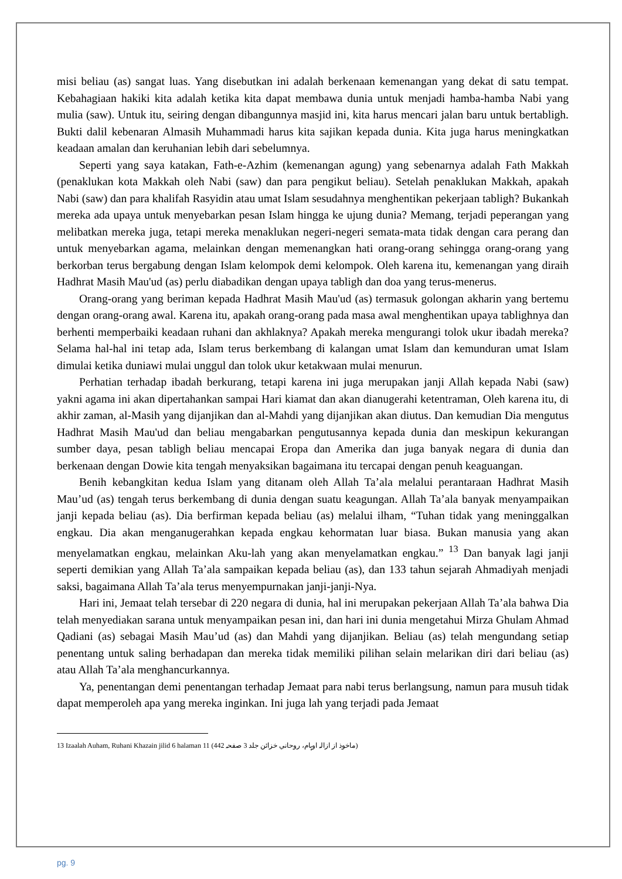misi beliau (as) sangat luas. Yang disebutkan ini adalah berkenaan kemenangan yang dekat di satu tempat. Kebahagiaan hakiki kita adalah ketika kita dapat membawa dunia untuk menjadi hamba-hamba Nabi yang mulia (saw). Untuk itu, seiring dengan dibangunnya masjid ini, kita harus mencari jalan baru untuk bertabligh. Bukti dalil kebenaran Almasih Muhammadi harus kita sajikan kepada dunia. Kita juga harus meningkatkan keadaan amalan dan keruhanian lebih dari sebelumnya.
Seperti yang saya katakan, Fath-e-Azhim (kemenangan agung) yang sebenarnya adalah Fath Makkah (penaklukan kota Makkah oleh Nabi (saw) dan para pengikut beliau). Setelah penaklukan Makkah, apakah Nabi (saw) dan para khalifah Rasyidin atau umat Islam sesudahnya menghentikan pekerjaan tabligh? Bukankah mereka ada upaya untuk menyebarkan pesan Islam hingga ke ujung dunia? Memang, terjadi peperangan yang melibatkan mereka juga, tetapi mereka menaklukan negeri-negeri semata-mata tidak dengan cara perang dan untuk menyebarkan agama, melainkan dengan memenangkan hati orang-orang sehingga orang-orang yang berkorban terus bergabung dengan Islam kelompok demi kelompok. Oleh karena itu, kemenangan yang diraih Hadhrat Masih Mau'ud (as) perlu diabadikan dengan upaya tabligh dan doa yang terus-menerus.
Orang-orang yang beriman kepada Hadhrat Masih Mau'ud (as) termasuk golongan akharin yang bertemu dengan orang-orang awal. Karena itu, apakah orang-orang pada masa awal menghentikan upaya tablighnya dan berhenti memperbaiki keadaan ruhani dan akhlaknya? Apakah mereka mengurangi tolok ukur ibadah mereka? Selama hal-hal ini tetap ada, Islam terus berkembang di kalangan umat Islam dan kemunduran umat Islam dimulai ketika duniawi mulai unggul dan tolok ukur ketakwaan mulai menurun.
Perhatian terhadap ibadah berkurang, tetapi karena ini juga merupakan janji Allah kepada Nabi (saw) yakni agama ini akan dipertahankan sampai Hari kiamat dan akan dianugerahi ketentraman, Oleh karena itu, di akhir zaman, al-Masih yang dijanjikan dan al-Mahdi yang dijanjikan akan diutus. Dan kemudian Dia mengutus Hadhrat Masih Mau'ud dan beliau mengabarkan pengutusannya kepada dunia dan meskipun kekurangan sumber daya, pesan tabligh beliau mencapai Eropa dan Amerika dan juga banyak negara di dunia dan berkenaan dengan Dowie kita tengah menyaksikan bagaimana itu tercapai dengan penuh keaguangan.
Benih kebangkitan kedua Islam yang ditanam oleh Allah Ta’ala melalui perantaraan Hadhrat Masih Mau’ud (as) tengah terus berkembang di dunia dengan suatu keagungan. Allah Ta’ala banyak menyampaikan janji kepada beliau (as). Dia berfirman kepada beliau (as) melalui ilham, “Tuhan tidak yang meninggalkan engkau. Dia akan menganugerahkan kepada engkau kehormatan luar biasa. Bukan manusia yang akan menyelamatkan engkau, melainkan Aku-lah yang akan menyelamatkan engkau.” <sup>13</sup> Dan banyak lagi janji seperti demikian yang Allah Ta’ala sampaikan kepada beliau (as), dan 133 tahun sejarah Ahmadiyah menjadi saksi, bagaimana Allah Ta’ala terus menyempurnakan janji-janji-Nya.
Hari ini, Jemaat telah tersebar di 220 negara di dunia, hal ini merupakan pekerjaan Allah Ta’ala bahwa Dia telah menyediakan sarana untuk menyampaikan pesan ini, dan hari ini dunia mengetahui Mirza Ghulam Ahmad Qadiani (as) sebagai Masih Mau’ud (as) dan Mahdi yang dijanjikan. Beliau (as) telah mengundang setiap penentang untuk saling berhadapan dan mereka tidak memiliki pilihan selain melarikan diri dari beliau (as) atau Allah Ta’ala menghancurkannya.
Ya, penentangan demi penentangan terhadap Jemaat para nabi terus berlangsung, namun para musuh tidak dapat memperoleh apa yang mereka inginkan. Ini juga lah yang terjadi pada Jemaat
13 Izaalah Auham, Ruhani Khazain jilid 6 halaman 11 (ماخوذ از ازالہ اوہام، روحاني خزائن جلد 3 صفحہ 442)
pg. 9